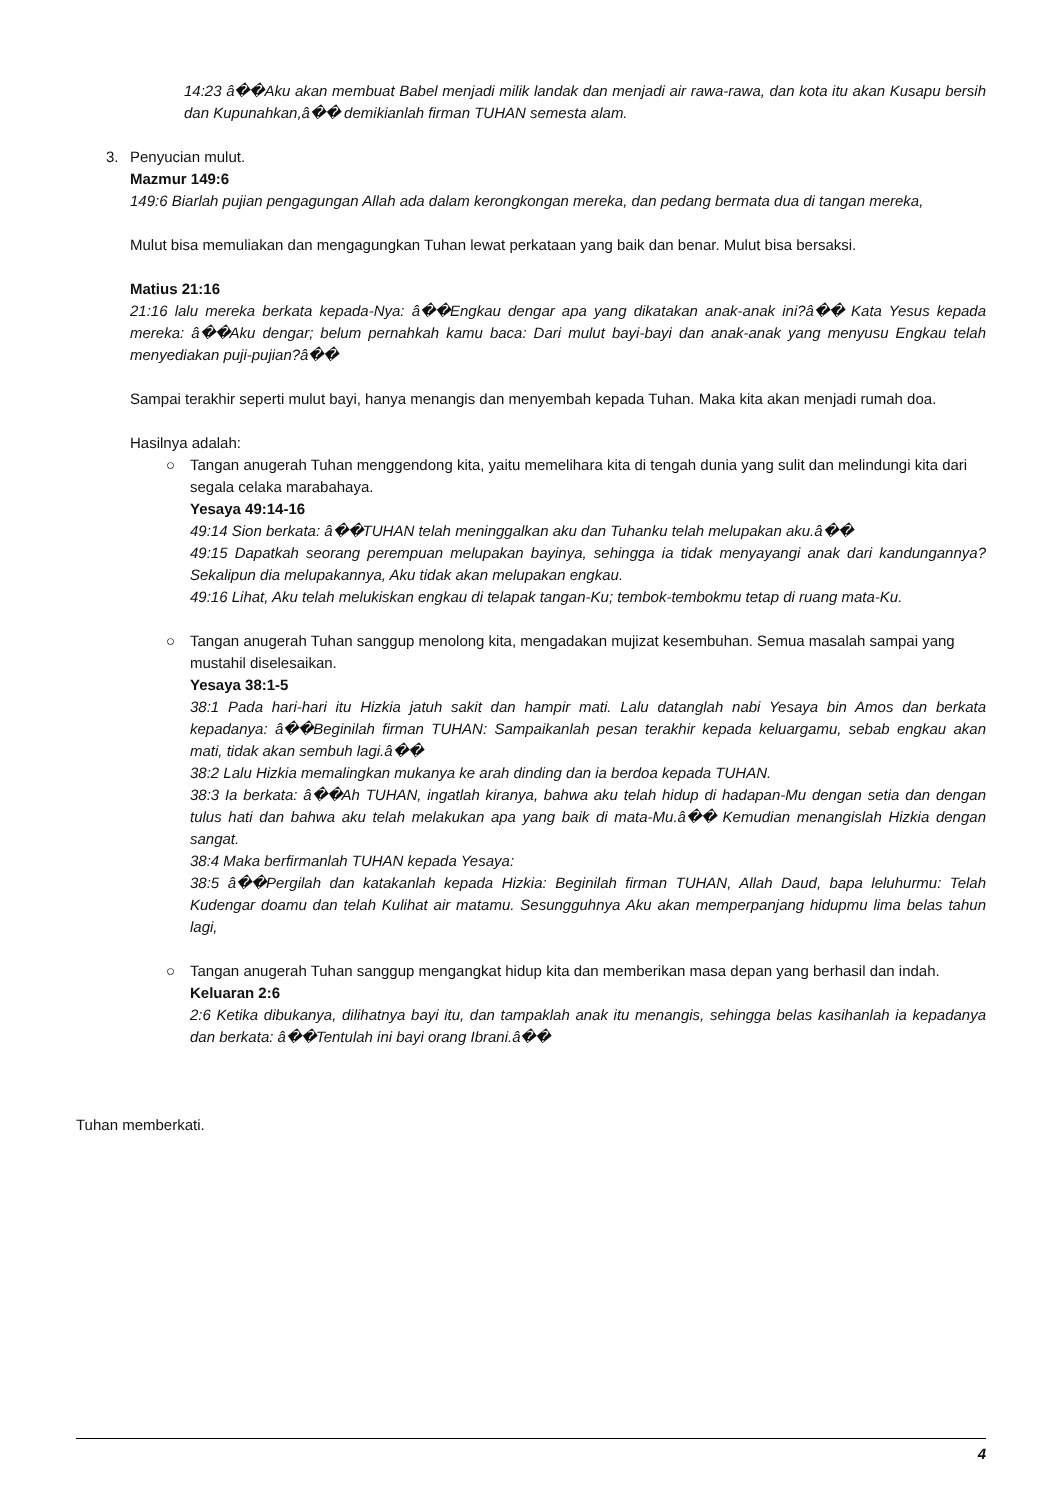14:23 â��Aku akan membuat Babel menjadi milik landak dan menjadi air rawa-rawa, dan kota itu akan Kusapu bersih dan Kupunahkan,â�� demikianlah firman TUHAN semesta alam.
3. Penyucian mulut.
Mazmur 149:6
149:6 Biarlah pujian pengagungan Allah ada dalam kerongkongan mereka, dan pedang bermata dua di tangan mereka,
Mulut bisa memuliakan dan mengagungkan Tuhan lewat perkataan yang baik dan benar. Mulut bisa bersaksi.
Matius 21:16
21:16 lalu mereka berkata kepada-Nya: â��Engkau dengar apa yang dikatakan anak-anak ini?â�� Kata Yesus kepada mereka: â��Aku dengar; belum pernahkah kamu baca: Dari mulut bayi-bayi dan anak-anak yang menyusu Engkau telah menyediakan puji-pujian?â��
Sampai terakhir seperti mulut bayi, hanya menangis dan menyembah kepada Tuhan. Maka kita akan menjadi rumah doa.
Hasilnya adalah:
○ Tangan anugerah Tuhan menggendong kita, yaitu memelihara kita di tengah dunia yang sulit dan melindungi kita dari segala celaka marabahaya.
Yesaya 49:14-16
49:14 Sion berkata: â��TUHAN telah meninggalkan aku dan Tuhanku telah melupakan aku.â��
49:15 Dapatkah seorang perempuan melupakan bayinya, sehingga ia tidak menyayangi anak dari kandungannya? Sekalipun dia melupakannya, Aku tidak akan melupakan engkau.
49:16 Lihat, Aku telah melukiskan engkau di telapak tangan-Ku; tembok-tembokmu tetap di ruang mata-Ku.
○ Tangan anugerah Tuhan sanggup menolong kita, mengadakan mujizat kesembuhan. Semua masalah sampai yang mustahil diselesaikan.
Yesaya 38:1-5
38:1 Pada hari-hari itu Hizkia jatuh sakit dan hampir mati. Lalu datanglah nabi Yesaya bin Amos dan berkata kepadanya: â��Beginilah firman TUHAN: Sampaikanlah pesan terakhir kepada keluargamu, sebab engkau akan mati, tidak akan sembuh lagi.â��
38:2 Lalu Hizkia memalingkan mukanya ke arah dinding dan ia berdoa kepada TUHAN.
38:3 Ia berkata: â��Ah TUHAN, ingatlah kiranya, bahwa aku telah hidup di hadapan-Mu dengan setia dan dengan tulus hati dan bahwa aku telah melakukan apa yang baik di mata-Mu.â�� Kemudian menangislah Hizkia dengan sangat.
38:4 Maka berfirmanlah TUHAN kepada Yesaya:
38:5 â��Pergilah dan katakanlah kepada Hizkia: Beginilah firman TUHAN, Allah Daud, bapa leluhurmu: Telah Kudengar doamu dan telah Kulihat air matamu. Sesungguhnya Aku akan memperpanjang hidupmu lima belas tahun lagi,
○ Tangan anugerah Tuhan sanggup mengangkat hidup kita dan memberikan masa depan yang berhasil dan indah.
Keluaran 2:6
2:6 Ketika dibukanya, dilihatnya bayi itu, dan tampaklah anak itu menangis, sehingga belas kasihanlah ia kepadanya dan berkata: â��Tentulah ini bayi orang Ibrani.â��
Tuhan memberkati.
4